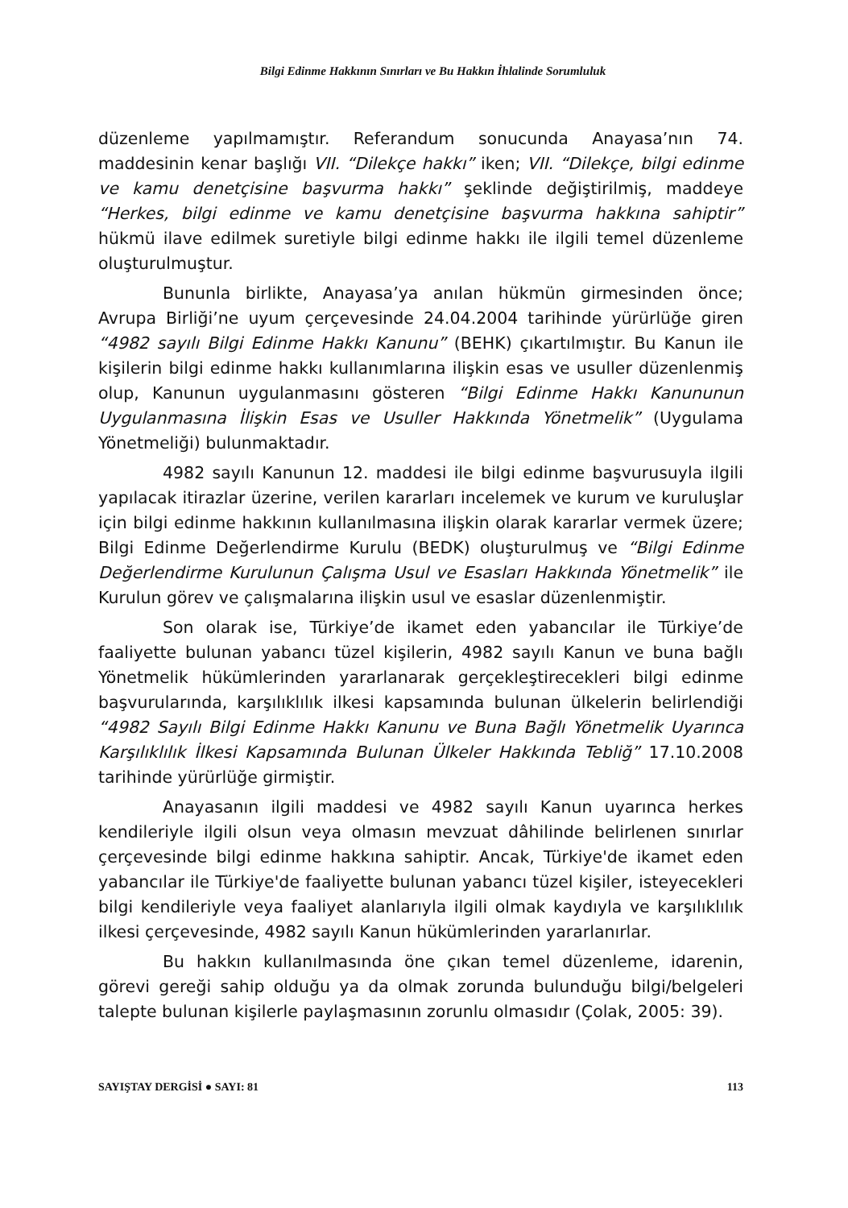Bilgi Edinme Hakkının Sınırları ve Bu Hakkın İhlalinde Sorumluluk
düzenleme yapılmamıştır. Referandum sonucunda Anayasa’nın 74. maddesinin kenar başlığı VII. “Dilekçe hakkı” iken; VII. “Dilekçe, bilgi edinme ve kamu denetçisine başvurma hakkı” şeklinde değiştirilmiş, maddeye “Herkes, bilgi edinme ve kamu denetçisine başvurma hakkına sahiptir” hükmü ilave edilmek suretiyle bilgi edinme hakkı ile ilgili temel düzenleme oluşturulmuştur.
Bununla birlikte, Anayasa’ya anılan hükmün girmesinden önce; Avrupa Birliği’ne uyum çerçevesinde 24.04.2004 tarihinde yürürlüğe giren “4982 sayılı Bilgi Edinme Hakkı Kanunu” (BEHK) çıkartılmıştır. Bu Kanun ile kişilerin bilgi edinme hakkı kullanımlarına ilişkin esas ve usuller düzenlenmiş olup, Kanunun uygulanmasını gösteren “Bilgi Edinme Hakkı Kanununun Uygulanmasına İlişkin Esas ve Usuller Hakkında Yönetmelik” (Uygulama Yönetmeliği) bulunmaktadır.
4982 sayılı Kanunun 12. maddesi ile bilgi edinme başvurusuyla ilgili yapılacak itirazlar üzerine, verilen kararları incelemek ve kurum ve kuruluşlar için bilgi edinme hakkının kullanılmasına ilişkin olarak kararlar vermek üzere; Bilgi Edinme Değerlendirme Kurulu (BEDK) oluşturulmuş ve “Bilgi Edinme Değerlendirme Kurulunun Çalışma Usul ve Esasları Hakkında Yönetmelik” ile Kurulun görev ve çalışmalarına ilişkin usul ve esaslar düzenlenmiştir.
Son olarak ise, Türkiye’de ikamet eden yabancılar ile Türkiye’de faaliyette bulunan yabancı tüzel kişilerin, 4982 sayılı Kanun ve buna bağlı Yönetmelik hükümlerinden yararlanarak gerçekleştirecekleri bilgi edinme başvurularında, karşılıklılık ilkesi kapsamında bulunan ülkelerin belirlendiği “4982 Sayılı Bilgi Edinme Hakkı Kanunu ve Buna Bağlı Yönetmelik Uyarınca Karşılıklılık İlkesi Kapsamında Bulunan Ülkeler Hakkında Tebliğ” 17.10.2008 tarihinde yürürlüğe girmiştir.
Anayasanın ilgili maddesi ve 4982 sayılı Kanun uyarınca herkes kendileriyle ilgili olsun veya olmasın mevzuat dâhilinde belirlenen sınırlar çerçevesinde bilgi edinme hakkına sahiptir. Ancak, Türkiye'de ikamet eden yabancılar ile Türkiye'de faaliyette bulunan yabancı tüzel kişiler, isteyecekleri bilgi kendileriyle veya faaliyet alanlarıyla ilgili olmak kaydıyla ve karşılıklılık ilkesi çerçevesinde, 4982 sayılı Kanun hükümlerinden yararlanırlar.
Bu hakkın kullanılmasında öne çıkan temel düzenleme, idarenin, görevi gereği sahip olduğu ya da olmak zorunda bulunduğu bilgi/belgeleri talepte bulunan kişilerle paylaşmasının zorunlu olmasıdır (Çolak, 2005: 39).
SAYIŞTAY DERGİSİ ● SAYI: 81 113